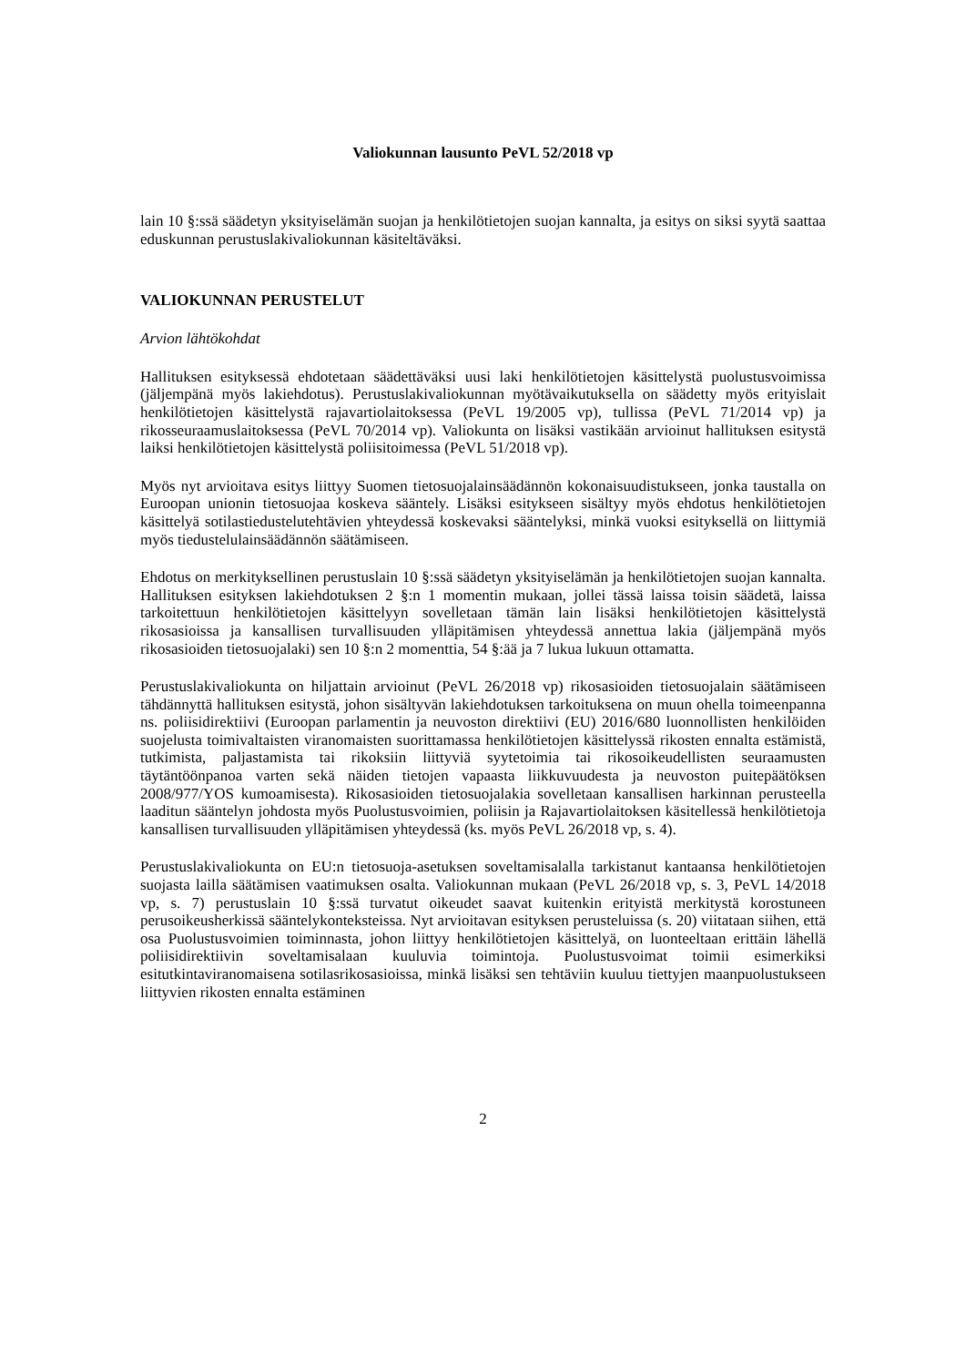Valiokunnan lausunto PeVL 52/2018 vp
lain 10 §:ssä säädetyn yksityiselämän suojan ja henkilötietojen suojan kannalta, ja esitys on siksi syytä saattaa eduskunnan perustuslakivaliokunnan käsiteltäväksi.
VALIOKUNNAN PERUSTELUT
Arvion lähtökohdat
Hallituksen esityksessä ehdotetaan säädettäväksi uusi laki henkilötietojen käsittelystä puolustusvoimissa (jäljempänä myös lakiehdotus). Perustuslakivaliokunnan myötävaikutuksella on säädetty myös erityislait henkilötietojen käsittelystä rajavartiolaitoksessa (PeVL 19/2005 vp), tullissa (PeVL 71/2014 vp) ja rikosseuraamuslaitoksessa (PeVL 70/2014 vp). Valiokunta on lisäksi vastikään arvioinut hallituksen esitystä laiksi henkilötietojen käsittelystä poliisitoimessa (PeVL 51/2018 vp).
Myös nyt arvioitava esitys liittyy Suomen tietosuojalainsäädännön kokonaisuudistukseen, jonka taustalla on Euroopan unionin tietosuojaa koskeva sääntely. Lisäksi esitykseen sisältyy myös ehdotus henkilötietojen käsittelyä sotilastiedustelutehtävien yhteydessä koskevaksi sääntelyksi, minkä vuoksi esityksellä on liittymiä myös tiedustelulainsäädännön säätämiseen.
Ehdotus on merkityksellinen perustuslain 10 §:ssä säädetyn yksityiselämän ja henkilötietojen suojan kannalta. Hallituksen esityksen lakiehdotuksen 2 §:n 1 momentin mukaan, jollei tässä laissa toisin säädetä, laissa tarkoitettuun henkilötietojen käsittelyyn sovelletaan tämän lain lisäksi henkilötietojen käsittelystä rikosasioissa ja kansallisen turvallisuuden ylläpitämisen yhteydessä annettua lakia (jäljempänä myös rikosasioiden tietosuojalaki) sen 10 §:n 2 momenttia, 54 §:ää ja 7 lukua lukuun ottamatta.
Perustuslakivaliokunta on hiljattain arvioinut (PeVL 26/2018 vp) rikosasioiden tietosuojalain säätämiseen tähdännyttä hallituksen esitystä, johon sisältyvän lakiehdotuksen tarkoituksena on muun ohella toimeenpanna ns. poliisidirektiivi (Euroopan parlamentin ja neuvoston direktiivi (EU) 2016/680 luonnollisten henkilöiden suojelusta toimivaltaisten viranomaisten suorittamassa henkilötietojen käsittelyssä rikosten ennalta estämistä, tutkimista, paljastamista tai rikoksiin liittyviä syytetoimia tai rikosoikeudellisten seuraamusten täytäntöönpanoa varten sekä näiden tietojen vapaasta liikkuvuudesta ja neuvoston puitepäätöksen 2008/977/YOS kumoamisesta). Rikosasioiden tietosuojalakia sovelletaan kansallisen harkinnan perusteella laaditun sääntelyn johdosta myös Puolustusvoimien, poliisin ja Rajavartiolaitoksen käsitellessä henkilötietoja kansallisen turvallisuuden ylläpitämisen yhteydessä (ks. myös PeVL 26/2018 vp, s. 4).
Perustuslakivaliokunta on EU:n tietosuoja-asetuksen soveltamisalalla tarkistanut kantaansa henkilötietojen suojasta lailla säätämisen vaatimuksen osalta. Valiokunnan mukaan (PeVL 26/2018 vp, s. 3, PeVL 14/2018 vp, s. 7) perustuslain 10 §:ssä turvatut oikeudet saavat kuitenkin erityistä merkitystä korostuneen perusoikeusherkissä sääntelykonteksteissa. Nyt arvioitavan esityksen perusteluissa (s. 20) viitataan siihen, että osa Puolustusvoimien toiminnasta, johon liittyy henkilötietojen käsittelyä, on luonteeltaan erittäin lähellä poliisidirektiivin soveltamisalaan kuuluvia toimintoja. Puolustusvoimat toimii esimerkiksi esitutkintaviranomaisena sotilasrikosasioissa, minkä lisäksi sen tehtäviin kuuluu tiettyjen maanpuolustukseen liittyvien rikosten ennalta estäminen
2